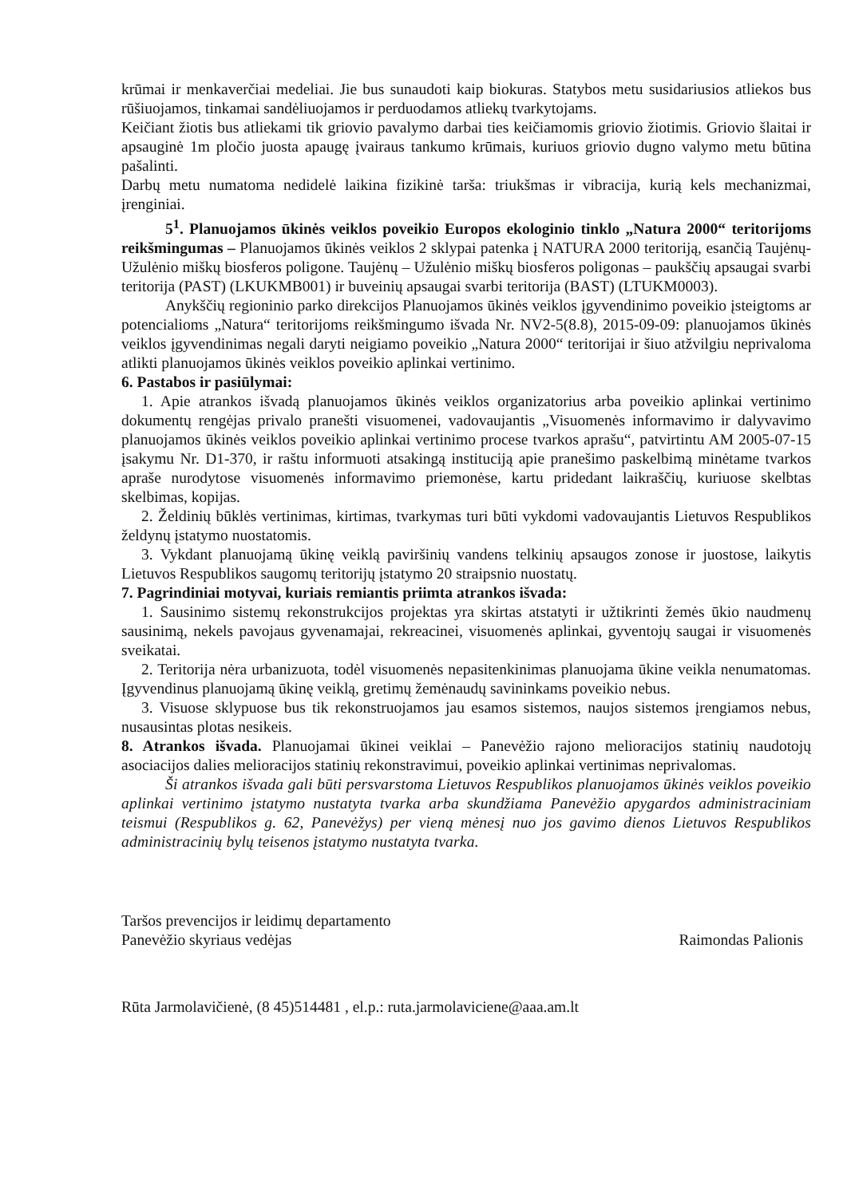krūmai ir menkaverčiai medeliai. Jie bus sunaudoti kaip biokuras. Statybos metu susidariusios atliekos bus rūšiuojamos, tinkamai sandėliuojamos ir perduodamos atliekų tvarkytojams.
Keičiant žiotis bus atliekami tik griovio pavalymo darbai ties keičiamomis griovio žiotimis. Griovio šlaitai ir apsauginė 1m pločio juosta apaugę įvairaus tankumo krūmais, kuriuos griovio dugno valymo metu būtina pašalinti.
Darbų metu numatoma nedidelė laikina fizikinė tarša: triukšmas ir vibracija, kurią kels mechanizmai, įrenginiai.
5<sup>1</sup>. Planuojamos ūkinės veiklos poveikio Europos ekologinio tinklo „Natura 2000“ teritorijoms reikšmingumas – Planuojamos ūkinės veiklos 2 sklypai patenka į NATURA 2000 teritoriją, esančią Taujėnų-Užulėnio miškų biosferos poligone. Taujėnų – Užulėnio miškų biosferos poligonas – paukščių apsaugai svarbi teritorija (PAST) (LKUKMB001) ir buveinių apsaugai svarbi teritorija (BAST) (LTUKM0003).
Anykščių regioninio parko direkcijos Planuojamos ūkinės veiklos įgyvendinimo poveikio įsteigtoms ar potencialioms „Natura“ teritorijoms reikšmingumo išvada Nr. NV2-5(8.8), 2015-09-09: planuojamos ūkinės veiklos įgyvendinimas negali daryti neigiamo poveikio „Natura 2000“ teritorijai ir šiuo atžvilgiu neprivaloma atlikti planuojamos ūkinės veiklos poveikio aplinkai vertinimo.
6. Pastabos ir pasiūlymai:
1. Apie atrankos išvadą planuojamos ūkinės veiklos organizatorius arba poveikio aplinkai vertinimo dokumentų rengėjas privalo pranešti visuomenei, vadovaujantis „Visuomenės informavimo ir dalyvavimo planuojamos ūkinės veiklos poveikio aplinkai vertinimo procese tvarkos aprašu“, patvirtintu AM 2005-07-15 įsakymu Nr. D1-370, ir raštu informuoti atsakingą instituciją apie pranešimo paskelbimą minėtame tvarkos apraše nurodytose visuomenės informavimo priemonėse, kartu pridedant laikraščių, kuriuose skelbtas skelbimas, kopijas.
2. Želdinių būklės vertinimas, kirtimas, tvarkymas turi būti vykdomi vadovaujantis Lietuvos Respublikos želdynų įstatymo nuostatomis.
3. Vykdant planuojamą ūkinę veiklą paviršinių vandens telkinių apsaugos zonose ir juostose, laikytis Lietuvos Respublikos saugomų teritorijų įstatymo 20 straipsnio nuostatų.
7. Pagrindiniai motyvai, kuriais remiantis priimta atrankos išvada:
1. Sausinimo sistemų rekonstrukcijos projektas yra skirtas atstatyti ir užtikrinti žemės ūkio naudmenų sausinimą, nekels pavojaus gyvenamajai, rekreacinei, visuomenės aplinkai, gyventojų saugai ir visuomenės sveikatai.
2. Teritorija nėra urbanizuota, todėl visuomenės nepasitenkinimas planuojama ūkine veikla nenumatomas. Įgyvendinus planuojamą ūkinę veiklą, gretimų žemėnaudų savininkams poveikio nebus.
3. Visuose sklypuose bus tik rekonstruojamos jau esamos sistemos, naujos sistemos įrengiamos nebus, nusausintas plotas nesikeis.
8. Atrankos išvada. Planuojamai ūkinei veiklai – Panevėžio rajono melioracijos statinių naudotojų asociacijos dalies melioracijos statinių rekonstravimui, poveikio aplinkai vertinimas neprivalomas.
Ši atrankos išvada gali būti persvarstoma Lietuvos Respublikos planuojamos ūkinės veiklos poveikio aplinkai vertinimo įstatymo nustatyta tvarka arba skundžiama Panevėžio apygardos administraciniam teismui (Respublikos g. 62, Panevėžys) per vieną mėnesį nuo jos gavimo dienos Lietuvos Respublikos administracinių bylų teisenos įstatymo nustatyta tvarka.
Taršos prevencijos ir leidimų departamento
Panevėžio skyriaus vedėjas
Raimondas Palionis
Rūta Jarmolavičienė, (8 45)514481 , el.p.: ruta.jarmolaviciene@aaa.am.lt